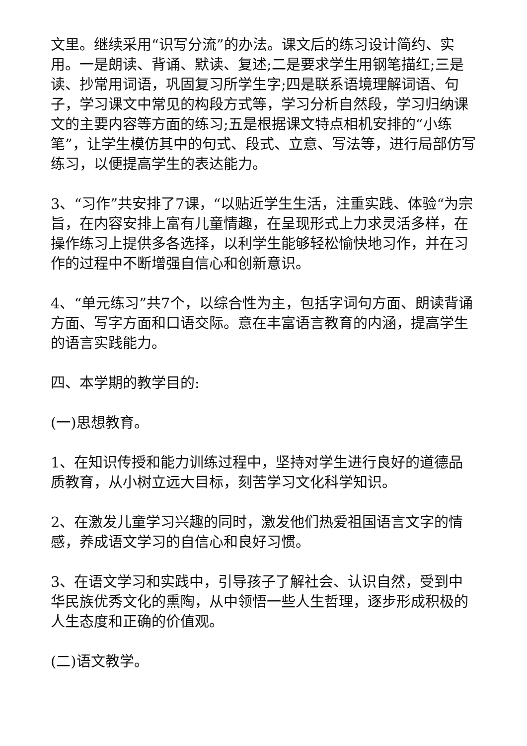文里。继续采用“识写分流”的办法。课文后的练习设计简约、实用。一是朗读、背诵、默读、复述;二是要求学生用钢笔描红;三是读、抄常用词语，巩固复习所学生字;四是联系语境理解词语、句子，学习课文中常见的构段方式等，学习分析自然段，学习归纳课文的主要内容等方面的练习;五是根据课文特点相机安排的“小练笔”，让学生模仿其中的句式、段式、立意、写法等，进行局部仿写练习，以便提高学生的表达能力。
3、“习作”共安排了7课，“以贴近学生生活，注重实践、体验“为宗旨，在内容安排上富有儿童情趣，在呈现形式上力求灵活多样，在操作练习上提供多各选择，以利学生能够轻松愉快地习作，并在习作的过程中不断增强自信心和创新意识。
4、“单元练习”共7个，以综合性为主，包括字词句方面、朗读背诵方面、写字方面和口语交际。意在丰富语言教育的内涵，提高学生的语言实践能力。
四、本学期的教学目的:
(一)思想教育。
1、在知识传授和能力训练过程中，坚持对学生进行良好的道德品质教育，从小树立远大目标，刻苦学习文化科学知识。
2、在激发儿童学习兴趣的同时，激发他们热爱祖国语言文字的情感，养成语文学习的自信心和良好习惯。
3、在语文学习和实践中，引导孩子了解社会、认识自然，受到中华民族优秀文化的熏陶，从中领悟一些人生哲理，逐步形成积极的人生态度和正确的价值观。
(二)语文教学。